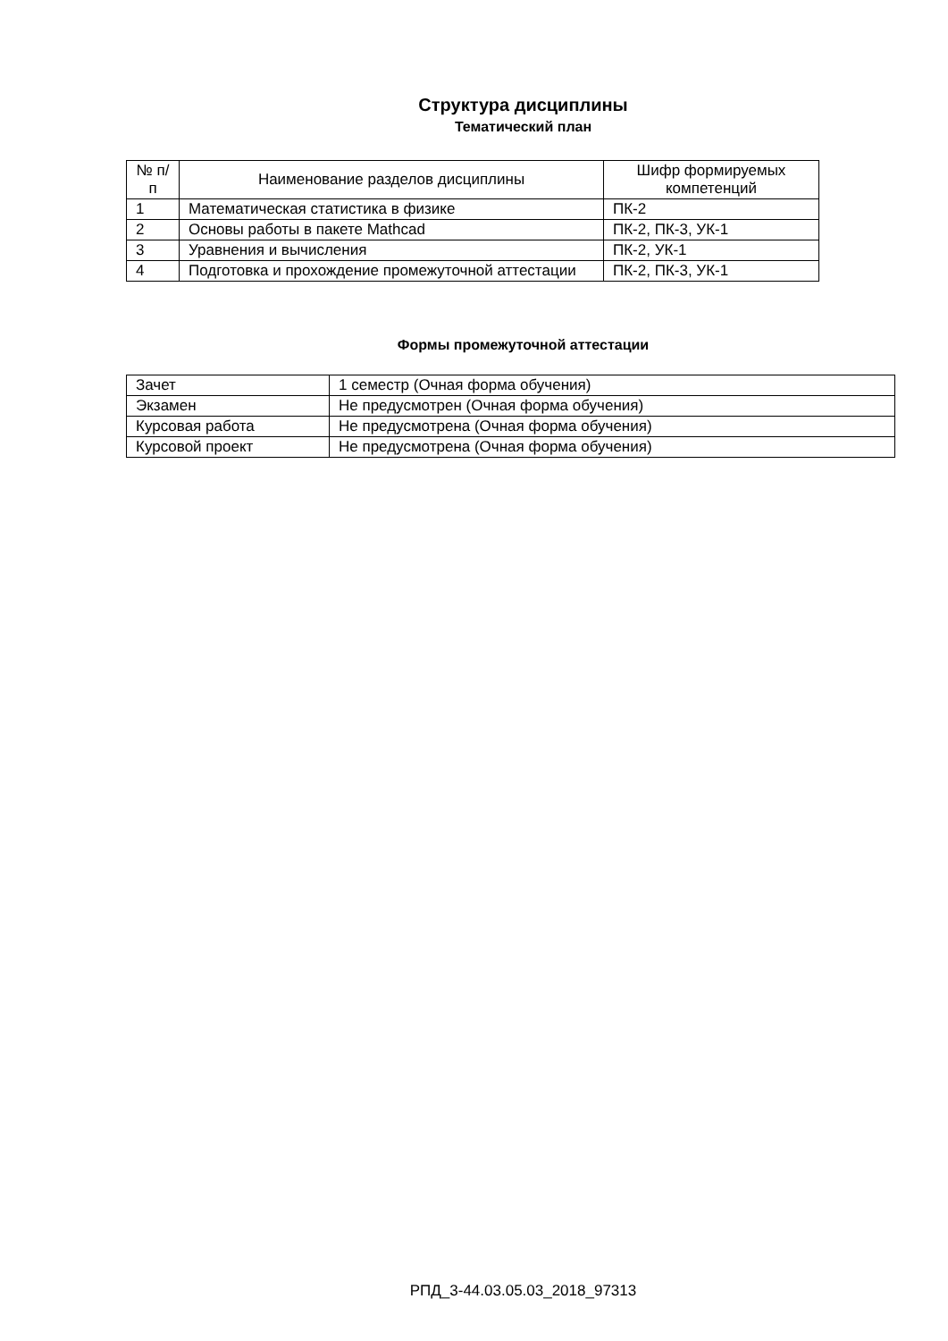Структура дисциплины
Тематический план
| № п/п | Наименование разделов дисциплины | Шифр формируемых компетенций |
| --- | --- | --- |
| 1 | Математическая статистика в физике | ПК-2 |
| 2 | Основы работы в пакете Mathcad | ПК-2, ПК-3, УК-1 |
| 3 | Уравнения и вычисления | ПК-2, УК-1 |
| 4 | Подготовка и прохождение промежуточной аттестации | ПК-2, ПК-3, УК-1 |
Формы промежуточной аттестации
| Зачет | 1 семестр (Очная форма обучения) |
| Экзамен | Не предусмотрен (Очная форма обучения) |
| Курсовая работа | Не предусмотрена (Очная форма обучения) |
| Курсовой проект | Не предусмотрена (Очная форма обучения) |
РПД_3-44.03.05.03_2018_97313